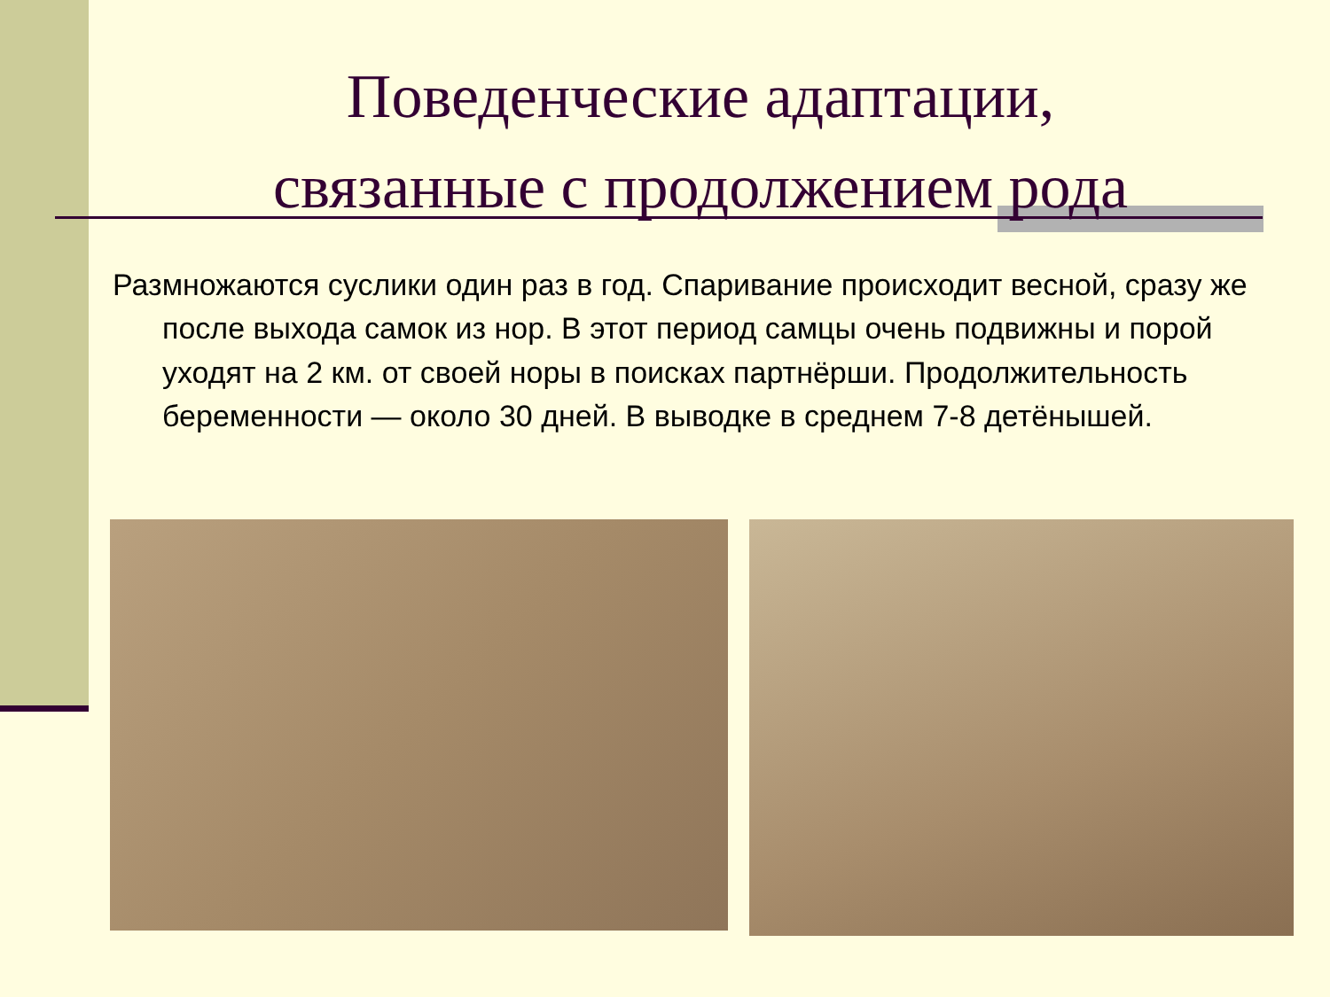Поведенческие адаптации,
связанные с продолжением рода
Размножаются суслики один раз в год. Спаривание происходит весной, сразу же после выхода самок из нор. В этот период самцы очень подвижны и порой уходят на 2 км. от своей норы в поисках партнёрши. Продолжительность беременности — около 30 дней. В выводке в среднем 7-8 детёнышей.